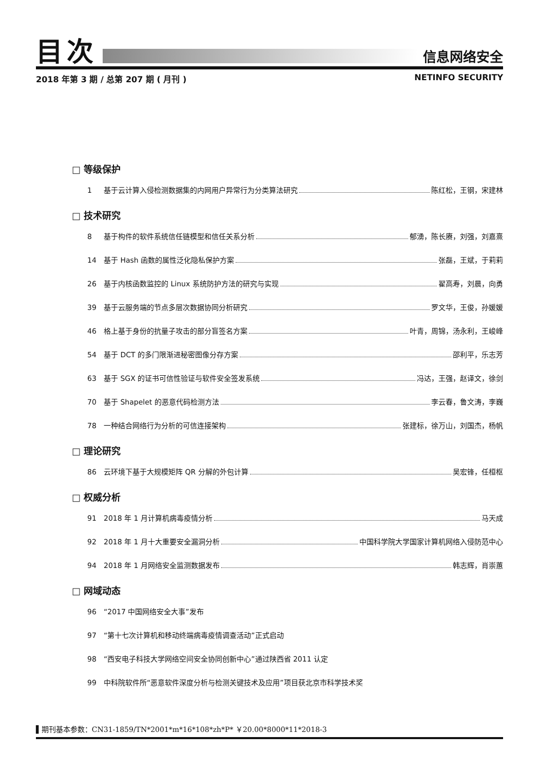目次
信息网络安全
2018 年第 3 期 / 总第 207 期 ( 月刊 ) NETINFO SECURITY
□ 等级保护
1 基于云计算入侵检测数据集的内网用户异常行为分类算法研究 陈红松，王钢，宋建林
□ 技术研究
8 基于构件的软件系统信任链模型和信任关系分析 郁湧，陈长赓，刘强，刘嘉熹
14 基于 Hash 函数的属性泛化隐私保护方案 张磊，王斌，于莉莉
26 基于内核函数监控的 Linux 系统防护方法的研究与实现 翟高寿，刘晨，向勇
39 基于云服务端的节点多层次数据协同分析研究 罗文华，王俊，孙媛媛
46 格上基于身份的抗量子攻击的部分盲签名方案 叶青，周锦，汤永利，王峻峰
54 基于 DCT 的多门限渐进秘密图像分存方案 邵利平，乐志芳
63 基于 SGX 的证书可信性验证与软件安全签发系统 冯达，王强，赵译文，徐剑
70 基于 Shapelet 的恶意代码检测方法 李云春，鲁文涛，李巍
78 一种结合网络行为分析的可信连接架构 张建标，徐万山，刘国杰，杨帆
□ 理论研究
86 云环境下基于大规模矩阵 QR 分解的外包计算 吴宏锋，任桓枢
□ 权威分析
91 2018 年 1 月计算机病毒疫情分析 马天成
92 2018 年 1 月十大重要安全漏洞分析 中国科学院大学国家计算机网络入侵防范中心
94 2018 年 1 月网络安全监测数据发布 韩志辉，肖崇蕙
□ 网域动态
96 “2017 中国网络安全大事”发布
97 “第十七次计算机和移动终端病毒疫情调查活动”正式启动
98 “西安电子科技大学网络空间安全协同创新中心”通过陕西省 2011 认定
99 中科院软件所“恶意软件深度分析与检测关键技术及应用”项目获北京市科学技术奖
▌期刊基本参数：CN31-1859/TN*2001*m*16*108*zh*P* ￥20.00*8000*11*2018-3